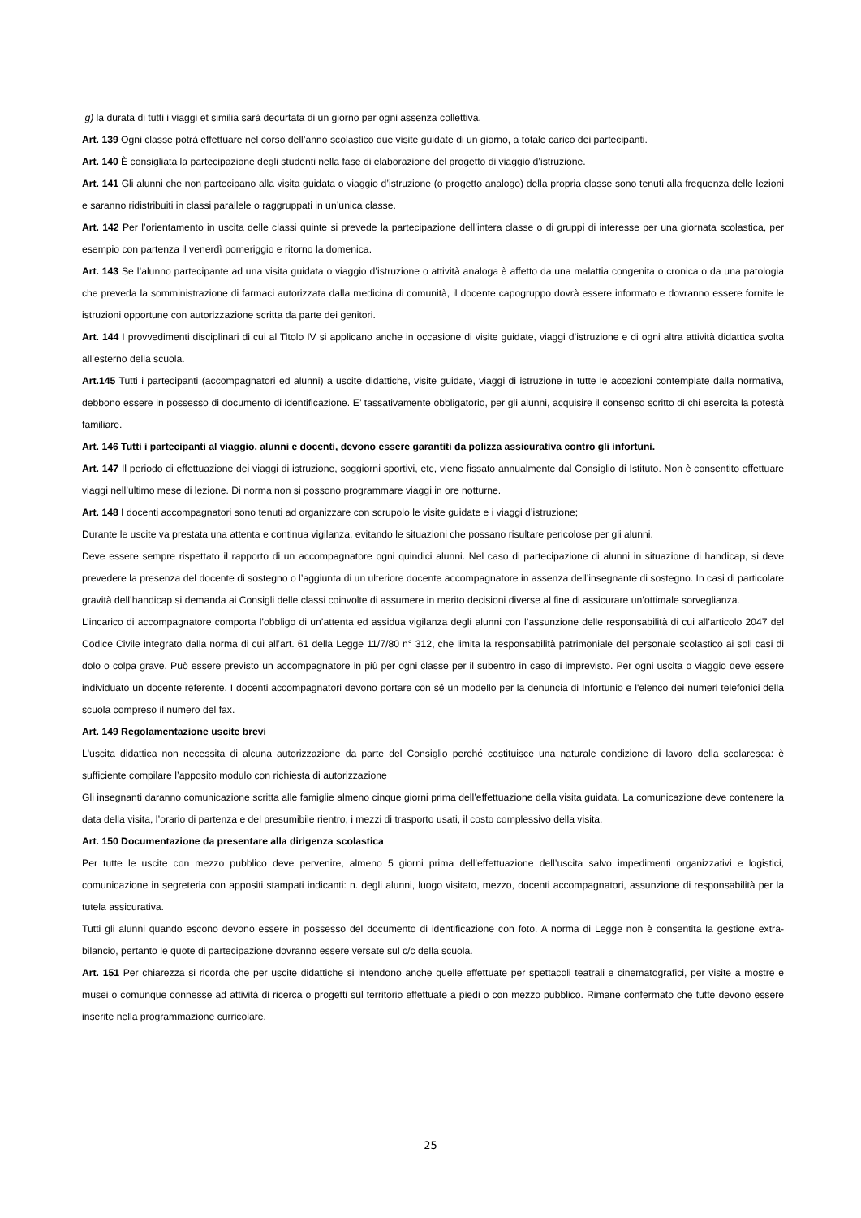g) la durata di tutti i viaggi et similia sarà decurtata di un giorno per ogni assenza collettiva.
Art. 139 Ogni classe potrà effettuare nel corso dell’anno scolastico due visite guidate di un giorno, a totale carico dei partecipanti.
Art. 140 È consigliata la partecipazione degli studenti nella fase di elaborazione del progetto di viaggio d’istruzione.
Art. 141 Gli alunni che non partecipano alla visita guidata o viaggio d’istruzione (o progetto analogo) della propria classe sono tenuti alla frequenza delle lezioni e saranno ridistribuiti in classi parallele o raggruppati in un’unica classe.
Art. 142 Per l’orientamento in uscita delle classi quinte si prevede la partecipazione dell’intera classe o di gruppi di interesse per una giornata scolastica, per esempio con partenza il venerdì pomeriggio e ritorno la domenica.
Art. 143 Se l’alunno partecipante ad una visita guidata o viaggio d’istruzione o attività analoga è affetto da una malattia congenita o cronica o da una patologia che preveda la somministrazione di farmaci autorizzata dalla medicina di comunità, il docente capogruppo dovrà essere informato e dovranno essere fornite le istruzioni opportune con autorizzazione scritta da parte dei genitori.
Art. 144 I provvedimenti disciplinari di cui al Titolo IV si applicano anche in occasione di visite guidate, viaggi d’istruzione e di ogni altra attività didattica svolta all’esterno della scuola.
Art.145 Tutti i partecipanti (accompagnatori ed alunni) a uscite didattiche, visite guidate, viaggi di istruzione in tutte le accezioni contemplate dalla normativa, debbono essere in possesso di documento di identificazione. E’ tassativamente obbligatorio, per gli alunni, acquisire il consenso scritto di chi esercita la potestà familiare.
Art. 146 Tutti i partecipanti al viaggio, alunni e docenti, devono essere garantiti da polizza assicurativa contro gli infortuni.
Art. 147 Il periodo di effettuazione dei viaggi di istruzione, soggiorni sportivi, etc, viene fissato annualmente dal Consiglio di Istituto. Non è consentito effettuare viaggi nell’ultimo mese di lezione. Di norma non si possono programmare viaggi in ore notturne.
Art. 148 I docenti accompagnatori sono tenuti ad organizzare con scrupolo le visite guidate e i viaggi d’istruzione;
Durante le uscite va prestata una attenta e continua vigilanza, evitando le situazioni che possano risultare pericolose per gli alunni.
Deve essere sempre rispettato il rapporto di un accompagnatore ogni quindici alunni. Nel caso di partecipazione di alunni in situazione di handicap, si deve prevedere la presenza del docente di sostegno o l’aggiunta di un ulteriore docente accompagnatore in assenza dell’insegnante di sostegno. In casi di particolare gravità dell’handicap si demanda ai Consigli delle classi coinvolte di assumere in merito decisioni diverse al fine di assicurare un’ottimale sorveglianza.
L’incarico di accompagnatore comporta l’obbligo di un’attenta ed assidua vigilanza degli alunni con l’assunzione delle responsabilità di cui all’articolo 2047 del Codice Civile integrato dalla norma di cui all’art. 61 della Legge 11/7/80 n° 312, che limita la responsabilità patrimoniale del personale scolastico ai soli casi di dolo o colpa grave. Può essere previsto un accompagnatore in più per ogni classe per il subentro in caso di imprevisto. Per ogni uscita o viaggio deve essere individuato un docente referente. I docenti accompagnatori devono portare con sé un modello per la denuncia di Infortunio e l'elenco dei numeri telefonici della scuola compreso il numero del fax.
Art. 149 Regolamentazione uscite brevi
L'uscita didattica non necessita di alcuna autorizzazione da parte del Consiglio perché costituisce una naturale condizione di lavoro della scolaresca: è sufficiente compilare l’apposito modulo con richiesta di autorizzazione
Gli insegnanti daranno comunicazione scritta alle famiglie almeno cinque giorni prima dell’effettuazione della visita guidata. La comunicazione deve contenere la data della visita, l’orario di partenza e del presumibile rientro, i mezzi di trasporto usati, il costo complessivo della visita.
Art. 150 Documentazione da presentare alla dirigenza scolastica
Per tutte le uscite con mezzo pubblico deve pervenire, almeno 5 giorni prima dell’effettuazione dell’uscita salvo impedimenti organizzativi e logistici, comunicazione in segreteria con appositi stampati indicanti: n. degli alunni, luogo visitato, mezzo, docenti accompagnatori, assunzione di responsabilità per la tutela assicurativa.
Tutti gli alunni quando escono devono essere in possesso del documento di identificazione con foto. A norma di Legge non è consentita la gestione extra-bilancio, pertanto le quote di partecipazione dovranno essere versate sul c/c della scuola.
Art. 151 Per chiarezza si ricorda che per uscite didattiche si intendono anche quelle effettuate per spettacoli teatrali e cinematografici, per visite a mostre e musei o comunque connesse ad attività di ricerca o progetti sul territorio effettuate a piedi o con mezzo pubblico. Rimane confermato che tutte devono essere inserite nella programmazione curricolare.
25